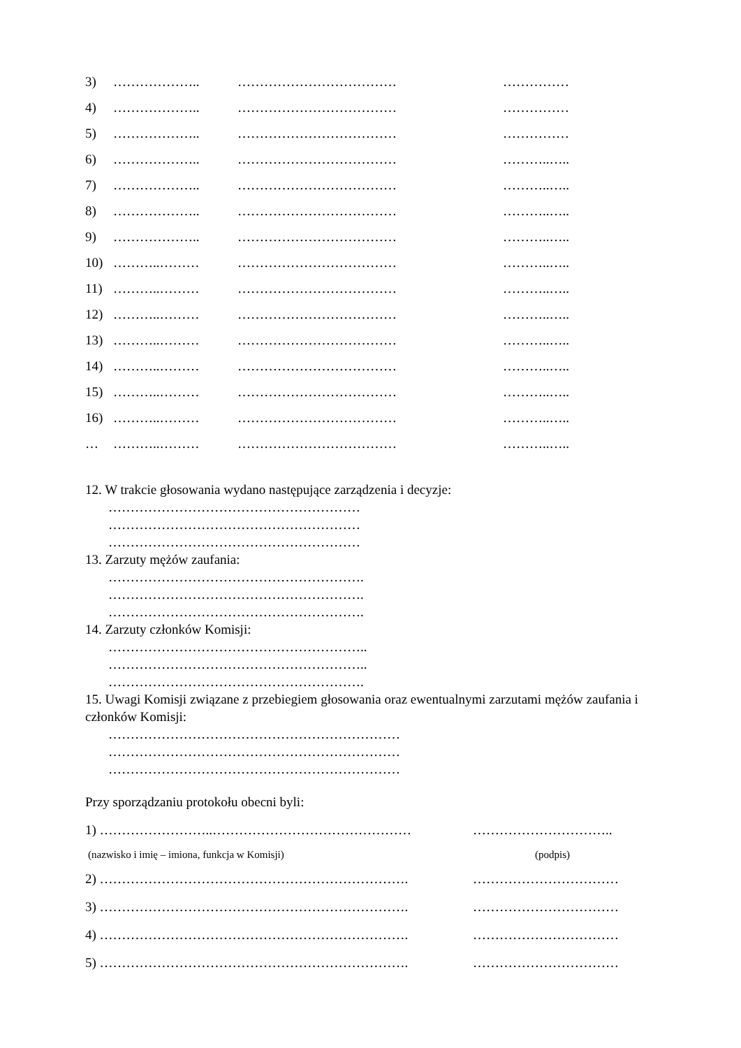3) ……………….. ……………………………… ……………
4) ……………….. ……………………………… ……………
5) ……………….. ……………………………… ……………
6) ……………….. ……………………………… ………..…..
7) ……………….. ……………………………… ………..…..
8) ……………….. ……………………………… ………..…..
9) ……………….. ……………………………… ………..…..
10) ………..……… ……………………………… ………..…..
11) ………..……… ……………………………… ………..…..
12) ………..……… ……………………………… ………..…..
13) ………..……… ……………………………… ………..…..
14) ………..……… ……………………………… ………..…..
15) ………..……… ……………………………… ………..…..
16) ………..……… ……………………………… ………..…..
… ………..……… ……………………………… ………..…..
12. W trakcie głosowania wydano następujące zarządzenia i decyzje:
…………………………………………………
…………………………………………………
…………………………………………………
13. Zarzuty mężów zaufania:
………………………………………………….
………………………………………………….
………………………………………………….
14. Zarzuty członków Komisji:
…………………………………………………..
…………………………………………………..
………………………………………………….
15. Uwagi Komisji związane z przebiegiem głosowania oraz ewentualnymi zarzutami mężów zaufania i członków Komisji:
…………………………………………………………
…………………………………………………………
…………………………………………………………
Przy sporządzaniu protokołu obecni byli:
1) ……………………..……………………………………… …………………………..
(nazwisko i imię – imiona, funkcja w Komisji) (podpis)
2) ……………………………………………………………. ……………………………
3) ……………………………………………………………. ……………………………
4) ……………………………………………………………. ……………………………
5) ……………………………………………………………. ……………………………